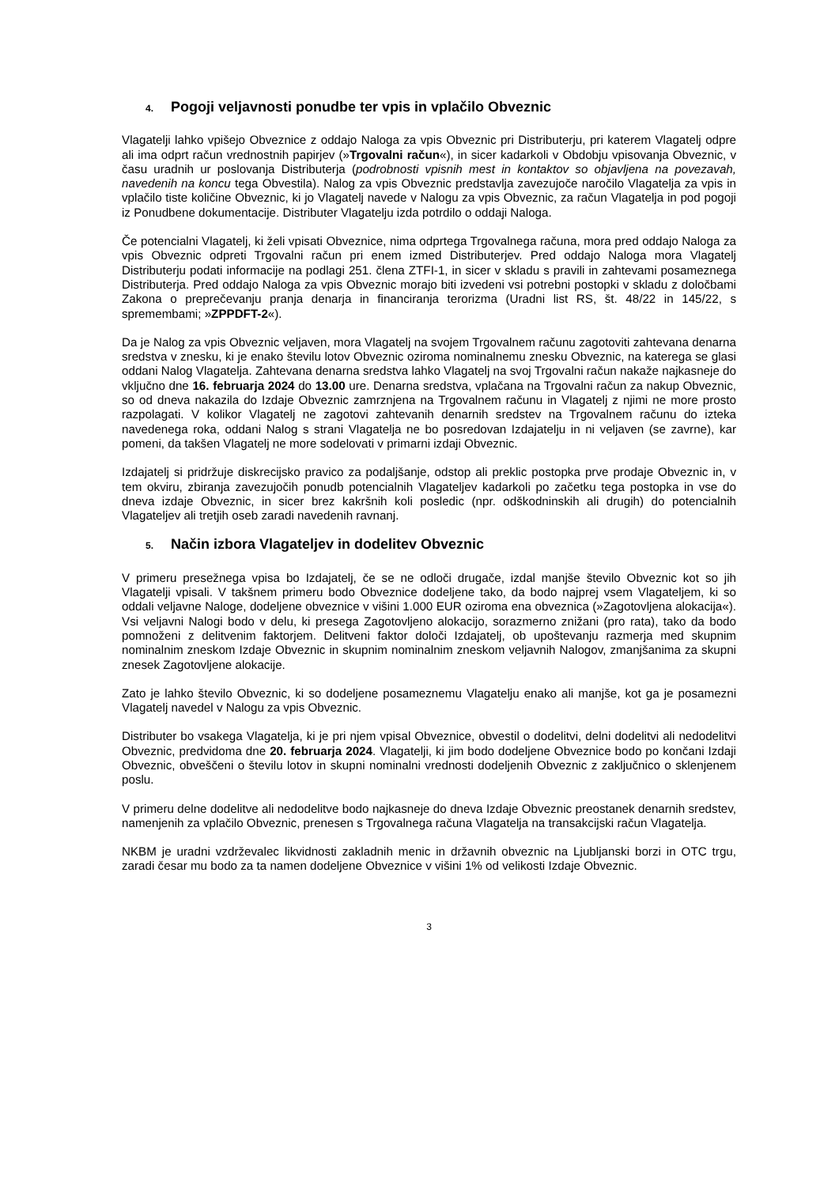4. Pogoji veljavnosti ponudbe ter vpis in vplačilo Obveznic
Vlagatelji lahko vpišejo Obveznice z oddajo Naloga za vpis Obveznic pri Distributerju, pri katerem Vlagatelj odpre ali ima odprt račun vrednostnih papirjev (»Trgovalni račun«), in sicer kadarkoli v Obdobju vpisovanja Obveznic, v času uradnih ur poslovanja Distributerja (podrobnosti vpisnih mest in kontaktov so objavljena na povezavah, navedenih na koncu tega Obvestila). Nalog za vpis Obveznic predstavlja zavezujoče naročilo Vlagatelja za vpis in vplačilo tiste količine Obveznic, ki jo Vlagatelj navede v Nalogu za vpis Obveznic, za račun Vlagatelja in pod pogoji iz Ponudbene dokumentacije. Distributer Vlagatelju izda potrdilo o oddaji Naloga.
Če potencialni Vlagatelj, ki želi vpisati Obveznice, nima odprtega Trgovalnega računa, mora pred oddajo Naloga za vpis Obveznic odpreti Trgovalni račun pri enem izmed Distributerjev. Pred oddajo Naloga mora Vlagatelj Distributerju podati informacije na podlagi 251. člena ZTFI-1, in sicer v skladu s pravili in zahtevami posameznega Distributerja. Pred oddajo Naloga za vpis Obveznic morajo biti izvedeni vsi potrebni postopki v skladu z določbami Zakona o preprečevanju pranja denarja in financiranja terorizma (Uradni list RS, št. 48/22 in 145/22, s spremembami; »ZPPDFT-2«).
Da je Nalog za vpis Obveznic veljaven, mora Vlagatelj na svojem Trgovalnem računu zagotoviti zahtevana denarna sredstva v znesku, ki je enako številu lotov Obveznic oziroma nominalnemu znesku Obveznic, na katerega se glasi oddani Nalog Vlagatelja. Zahtevana denarna sredstva lahko Vlagatelj na svoj Trgovalni račun nakaže najkasneje do vključno dne 16. februarja 2024 do 13.00 ure. Denarna sredstva, vplačana na Trgovalni račun za nakup Obveznic, so od dneva nakazila do Izdaje Obveznic zamrznjena na Trgovalnem računu in Vlagatelj z njimi ne more prosto razpolagati. V kolikor Vlagatelj ne zagotovi zahtevanih denarnih sredstev na Trgovalnem računu do izteka navedenega roka, oddani Nalog s strani Vlagatelja ne bo posredovan Izdajatelju in ni veljaven (se zavrne), kar pomeni, da takšen Vlagatelj ne more sodelovati v primarni izdaji Obveznic.
Izdajatelj si pridržuje diskrecijsko pravico za podaljšanje, odstop ali preklic postopka prve prodaje Obveznic in, v tem okviru, zbiranja zavezujočih ponudb potencialnih Vlagateljev kadarkoli po začetku tega postopka in vse do dneva izdaje Obveznic, in sicer brez kakršnih koli posledic (npr. odškodninskih ali drugih) do potencialnih Vlagateljev ali tretjih oseb zaradi navedenih ravnanj.
5. Način izbora Vlagateljev in dodelitev Obveznic
V primeru presežnega vpisa bo Izdajatelj, če se ne odloči drugače, izdal manjše število Obveznic kot so jih Vlagatelji vpisali. V takšnem primeru bodo Obveznice dodeljene tako, da bodo najprej vsem Vlagateljem, ki so oddali veljavne Naloge, dodeljene obveznice v višini 1.000 EUR oziroma ena obveznica (»Zagotovljena alokacija«). Vsi veljavni Nalogi bodo v delu, ki presega Zagotovljeno alokacijo, sorazmerno znižani (pro rata), tako da bodo pomnoženi z delitvenim faktorjem. Delitveni faktor določi Izdajatelj, ob upoštevanju razmerja med skupnim nominalnim zneskom Izdaje Obveznic in skupnim nominalnim zneskom veljavnih Nalogov, zmanjšanima za skupni znesek Zagotovljene alokacije.
Zato je lahko število Obveznic, ki so dodeljene posameznemu Vlagatelju enako ali manjše, kot ga je posamezni Vlagatelj navedel v Nalogu za vpis Obveznic.
Distributer bo vsakega Vlagatelja, ki je pri njem vpisal Obveznice, obvestil o dodelitvi, delni dodelitvi ali nedodelitvi Obveznic, predvidoma dne 20. februarja 2024. Vlagatelji, ki jim bodo dodeljene Obveznice bodo po končani Izdaji Obveznic, obveščeni o številu lotov in skupni nominalni vrednosti dodeljenih Obveznic z zaključnico o sklenjenem poslu.
V primeru delne dodelitve ali nedodelitve bodo najkasneje do dneva Izdaje Obveznic preostanek denarnih sredstev, namenjenih za vplačilo Obveznic, prenesen s Trgovalnega računa Vlagatelja na transakcijski račun Vlagatelja.
NKBM je uradni vzdrževalec likvidnosti zakladnih menic in državnih obveznic na Ljubljanski borzi in OTC trgu, zaradi česar mu bodo za ta namen dodeljene Obveznice v višini 1% od velikosti Izdaje Obveznic.
3